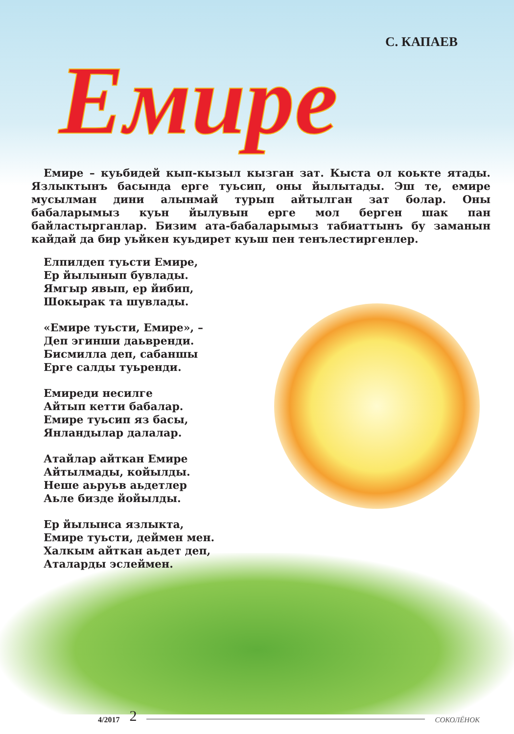С. КАПАЕВ
Емире
Емире – куьбидей кып-кызыл кызган зат. Кыста ол коькте ятады. Язлык­тынъ басында ерге туьсип, оны йылытады. Эш те, емире мусылман дини алынмай турып айтылган зат болар. Оны бабаларымыз куьн йылувын ерге мол берген шак пан байластырганлар. Бизим ата-бабаларымыз табиаттынъ бу заманын кайдай да бир уьйкен куьдирет куьш пен тенълестиргенлер.
Елпилдеп туьсти Емире,
Ер йылынып бувлады.
Ямгыр явып, ер йибип,
Шокырак та шувлады.
«Емире туьсти, Емире», –
Деп эгинши даьвренди.
Бисмилла деп, сабаншы
Ерге салды туьренди.
Емиреди несилге
Айтып кетти бабалар.
Емире туьсип яз басы,
Янландылар далалар.
Атайлар айткан Емире
Айтылмады, койылды.
Неше аьруьв аьдетлер
Аьле бизде йойылды.
Ер йылынса язлыкта,
Емире туьсти, деймен мен.
Халкым айткан аьдет деп,
Аталарды эслеймен.
4/2017 2 СОКОЛЁНОК